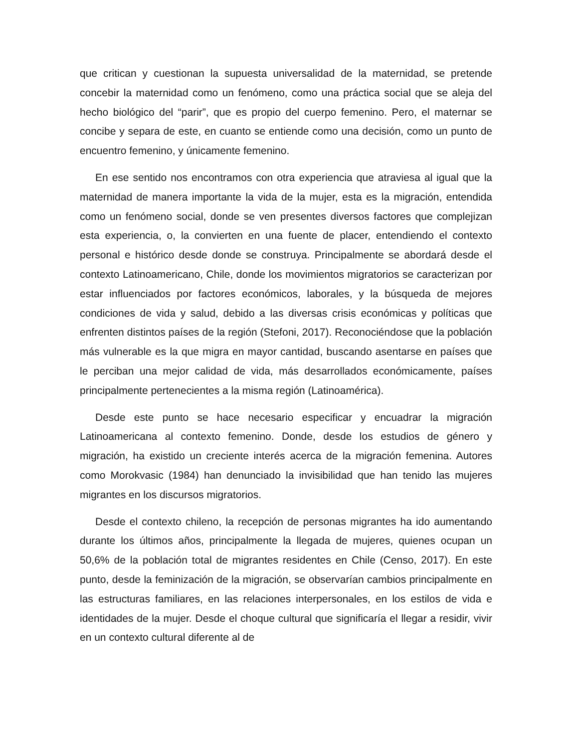que critican y cuestionan la supuesta universalidad de la maternidad, se pretende concebir la maternidad como un fenómeno, como una práctica social que se aleja del hecho biológico del “parir”, que es propio del cuerpo femenino. Pero, el maternar se concibe y separa de este, en cuanto se entiende como una decisión, como un punto de encuentro femenino, y únicamente femenino.
En ese sentido nos encontramos con otra experiencia que atraviesa al igual que la maternidad de manera importante la vida de la mujer, esta es la migración, entendida como un fenómeno social, donde se ven presentes diversos factores que complejizan esta experiencia, o, la convierten en una fuente de placer, entendiendo el contexto personal e histórico desde donde se construya. Principalmente se abordará desde el contexto Latinoamericano, Chile, donde los movimientos migratorios se caracterizan por estar influenciados por factores económicos, laborales, y la búsqueda de mejores condiciones de vida y salud, debido a las diversas crisis económicas y políticas que enfrenten distintos países de la región (Stefoni, 2017). Reconociéndose que la población más vulnerable es la que migra en mayor cantidad, buscando asentarse en países que le perciban una mejor calidad de vida, más desarrollados económicamente, países principalmente pertenecientes a la misma región (Latinoamérica).
Desde este punto se hace necesario especificar y encuadrar la migración Latinoamericana al contexto femenino. Donde, desde los estudios de género y migración, ha existido un creciente interés acerca de la migración femenina. Autores como Morokvasic (1984) han denunciado la invisibilidad que han tenido las mujeres migrantes en los discursos migratorios.
Desde el contexto chileno, la recepción de personas migrantes ha ido aumentando durante los últimos años, principalmente la llegada de mujeres, quienes ocupan un 50,6% de la población total de migrantes residentes en Chile (Censo, 2017). En este punto, desde la feminización de la migración, se observarían cambios principalmente en las estructuras familiares, en las relaciones interpersonales, en los estilos de vida e identidades de la mujer. Desde el choque cultural que significaría el llegar a residir, vivir en un contexto cultural diferente al de